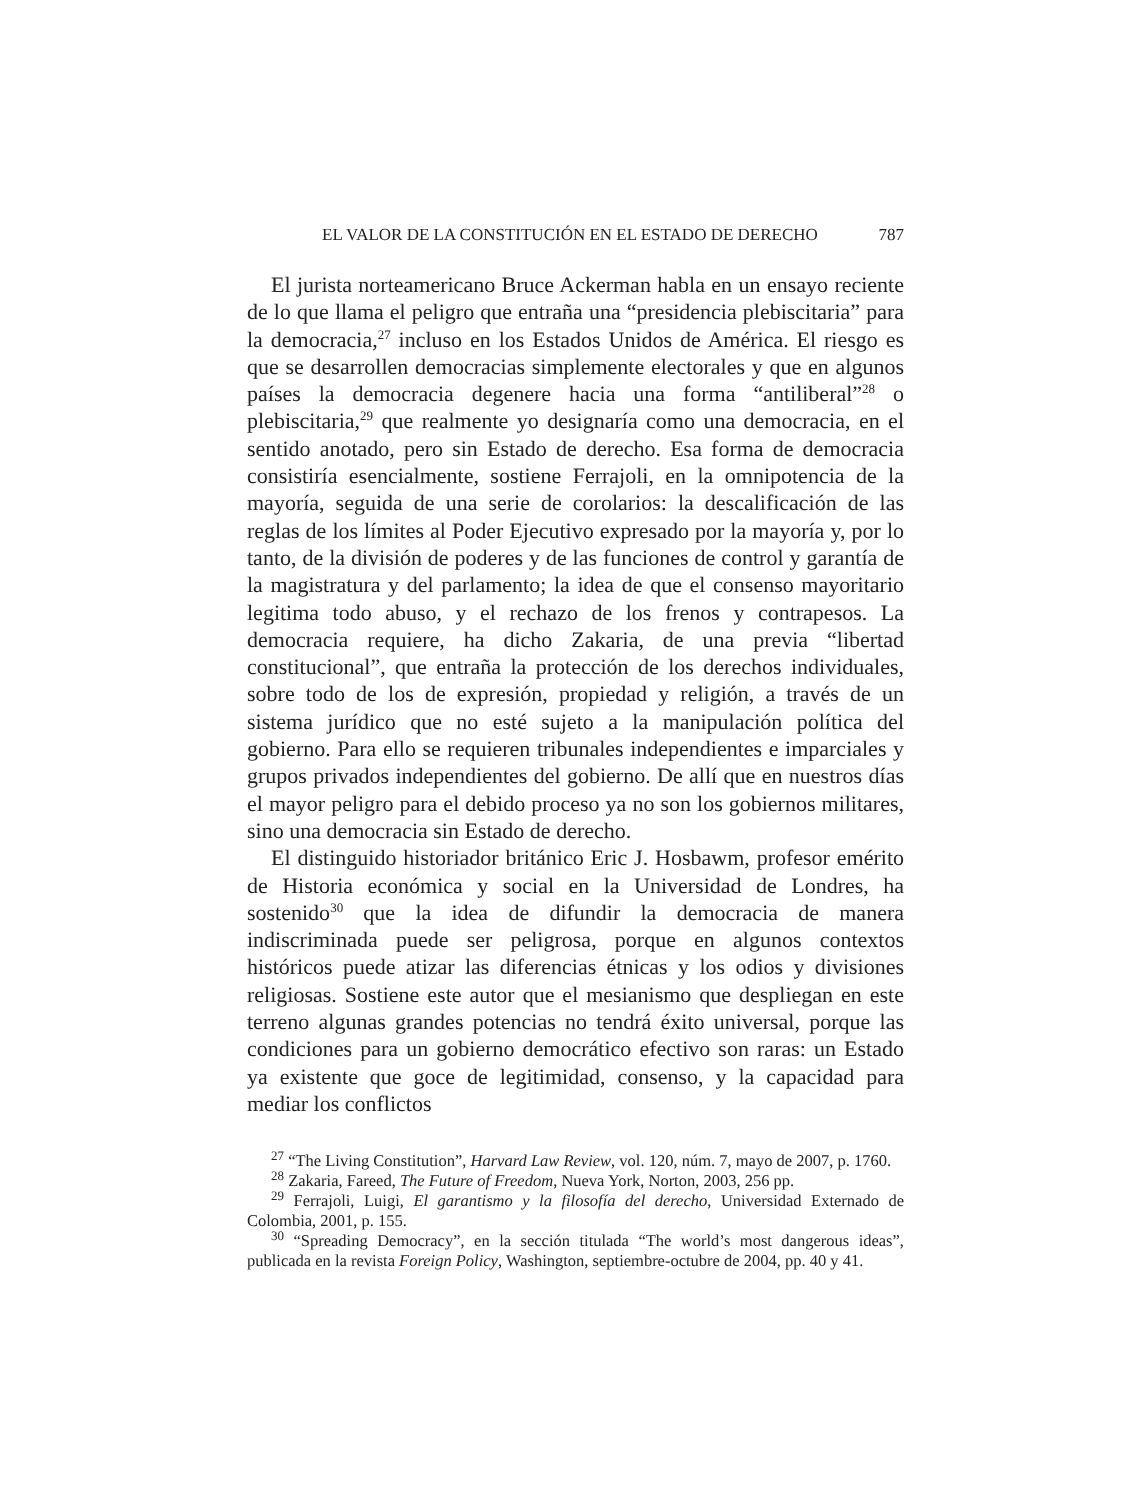EL VALOR DE LA CONSTITUCIÓN EN EL ESTADO DE DERECHO 787
El jurista norteamericano Bruce Ackerman habla en un ensayo reciente de lo que llama el peligro que entraña una “presidencia plebiscitaria” para la democracia,<sup>27</sup> incluso en los Estados Unidos de América. El riesgo es que se desarrollen democracias simplemente electorales y que en algunos países la democracia degenere hacia una forma “antiliberal”<sup>28</sup> o plebiscitaria,<sup>29</sup> que realmente yo designaría como una democracia, en el sentido anotado, pero sin Estado de derecho. Esa forma de democracia consistiría esencialmente, sostiene Ferrajoli, en la omnipotencia de la mayoría, seguida de una serie de corolarios: la descalificación de las reglas de los límites al Poder Ejecutivo expresado por la mayoría y, por lo tanto, de la división de poderes y de las funciones de control y garantía de la magistratura y del parlamento; la idea de que el consenso mayoritario legitima todo abuso, y el rechazo de los frenos y contrapesos. La democracia requiere, ha dicho Zakaria, de una previa “libertad constitucional”, que entraña la protección de los derechos individuales, sobre todo de los de expresión, propiedad y religión, a través de un sistema jurídico que no esté sujeto a la manipulación política del gobierno. Para ello se requieren tribunales independientes e imparciales y grupos privados independientes del gobierno. De allí que en nuestros días el mayor peligro para el debido proceso ya no son los gobiernos militares, sino una democracia sin Estado de derecho.
El distinguido historiador británico Eric J. Hosbawm, profesor emérito de Historia económica y social en la Universidad de Londres, ha sostenido<sup>30</sup> que la idea de difundir la democracia de manera indiscriminada puede ser peligrosa, porque en algunos contextos históricos puede atizar las diferencias étnicas y los odios y divisiones religiosas. Sostiene este autor que el mesianismo que despliegan en este terreno algunas grandes potencias no tendrá éxito universal, porque las condiciones para un gobierno democrático efectivo son raras: un Estado ya existente que goce de legitimidad, consenso, y la capacidad para mediar los conflictos
<sup>27</sup> “The Living Constitution”, Harvard Law Review, vol. 120, núm. 7, mayo de 2007, p. 1760.
<sup>28</sup> Zakaria, Fareed, The Future of Freedom, Nueva York, Norton, 2003, 256 pp.
<sup>29</sup> Ferrajoli, Luigi, El garantismo y la filosofía del derecho, Universidad Externado de Colombia, 2001, p. 155.
<sup>30</sup> “Spreading Democracy”, en la sección titulada “The world’s most dangerous ideas”, publicada en la revista Foreign Policy, Washington, septiembre-octubre de 2004, pp. 40 y 41.